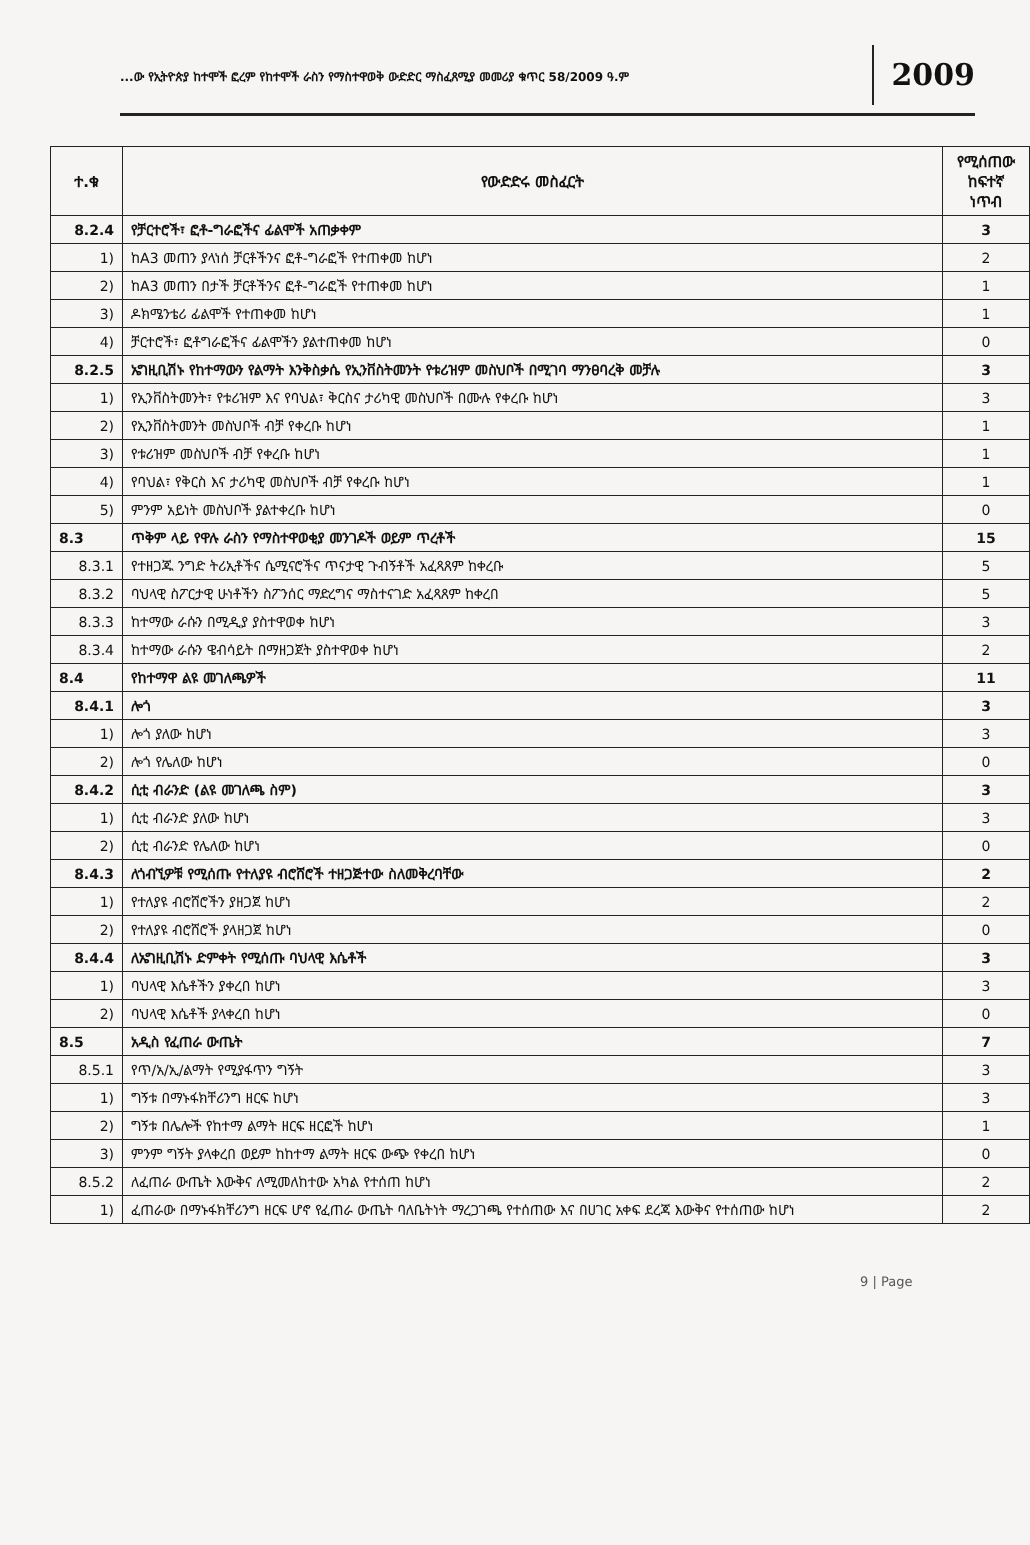...ው የኢትዮጵያ ከተሞች ፎረም የከተሞች ራስን የማስተዋወቅ ውድድር ማስፈጸሚያ መመሪያ ቁጥር 58/2009 ዓ.ም
2009
| ተ.ቁ | የውድድሩ መስፈርት | የሚሰጠው ከፍተኛ ነጥብ |
| --- | --- | --- |
| 8.2.4 | የቻርተሮች፣ ፎቶ-ግራፎችና ፊልሞች አጠቃቀም | 3 |
| 1) | ከA3 መጠን ያላነሰ ቻርቶችንና ፎቶ-ግራፎች የተጠቀመ ከሆነ | 2 |
| 2) | ከA3 መጠን በታች ቻርቶችንና ፎቶ-ግራፎች የተጠቀመ ከሆነ | 1 |
| 3) | ዶክሜንቴሪ ፊልሞች የተጠቀመ ከሆነ | 1 |
| 4) | ቻርተሮች፣ ፎቶግራፎችና ፊልሞችን ያልተጠቀመ ከሆነ | 0 |
| 8.2.5 | ኤግዚቢሽኑ የከተማውን የልማት እንቅስቃሴ የኢንቨስትመንት የቱሪዝም መስህቦች በሚገባ ማንፀባረቅ መቻሉ | 3 |
| 1) | የኢንቨስትመንት፣ የቱሪዝም እና የባህል፣ ቅርስና ታሪካዊ መስህቦች በሙሉ የቀረቡ ከሆነ | 3 |
| 2) | የኢንቨስትመንት መስህቦች ብቻ የቀረቡ ከሆነ | 1 |
| 3) | የቱሪዝም መስህቦች ብቻ የቀረቡ ከሆነ | 1 |
| 4) | የባህል፣ የቅርስ እና ታሪካዊ መስህቦች ብቻ የቀረቡ ከሆነ | 1 |
| 5) | ምንም አይነት መስህቦች ያልተቀረቡ ከሆነ | 0 |
| 8.3 | ጥቅም ላይ የዋሉ ራስን የማስተዋወቂያ መንገዶች ወይም ጥረቶች | 15 |
| 8.3.1 | የተዘጋጁ ንግድ ትሪኢቶችና ሴሚናሮችና ጥናታዊ ጉብኝቶች አፈጻጸም ከቀረቡ | 5 |
| 8.3.2 | ባህላዊ ስፖርታዊ ሁነቶችን ስፖንሰር ማድረግና ማስተናገድ አፈጻጸም ከቀረበ | 5 |
| 8.3.3 | ከተማው ራሱን በሚዲያ ያስተዋወቀ ከሆነ | 3 |
| 8.3.4 | ከተማው ራሱን ዌብሳይት በማዘጋጀት ያስተዋወቀ ከሆነ | 2 |
| 8.4 | የከተማዋ ልዩ መገለጫዎች | 11 |
| 8.4.1 | ሎጎ | 3 |
| 1) | ሎጎ ያለው ከሆነ | 3 |
| 2) | ሎጎ የሌለው ከሆነ | 0 |
| 8.4.2 | ሲቲ ብራንድ (ልዩ መገለጫ ስም) | 3 |
| 1) | ሲቲ ብራንድ ያለው ከሆነ | 3 |
| 2) | ሲቲ ብራንድ የሌለው ከሆነ | 0 |
| 8.4.3 | ለጎብኚዎቹ የሚሰጡ የተለያዩ ብሮሸሮች ተዘጋጅተው ስለመቅረባቸው | 2 |
| 1) | የተለያዩ ብሮሸሮችን ያዘጋጀ ከሆነ | 2 |
| 2) | የተለያዩ ብሮሸሮች ያላዘጋጀ ከሆነ | 0 |
| 8.4.4 | ለኤግዚቢሽኑ ድምቀት የሚሰጡ ባህላዊ እሴቶች | 3 |
| 1) | ባህላዊ እሴቶችን ያቀረበ ከሆነ | 3 |
| 2) | ባህላዊ እሴቶች ያላቀረበ ከሆነ | 0 |
| 8.5 | አዲስ የፈጠራ ውጤት | 7 |
| 8.5.1 | የጥ/አ/ኢ/ልማት የሚያፋጥን ግኝት | 3 |
| 1) | ግኝቱ በማኑፋክቸሪንግ ዘርፍ ከሆነ | 3 |
| 2) | ግኝቱ በሌሎች የከተማ ልማት ዘርፍ ዘርፎች ከሆነ | 1 |
| 3) | ምንም ግኝት ያላቀረበ ወይም ከከተማ ልማት ዘርፍ ውጭ የቀረበ ከሆነ | 0 |
| 8.5.2 | ለፈጠራ ውጤት እውቅና ለሚመለከተው አካል የተሰጠ ከሆነ | 2 |
| 1) | ፈጠራው በማኑፋክቸሪንግ ዘርፍ ሆኖ የፈጠራ ውጤት ባለቤትነት ማረጋገጫ የተሰጠው እና በሀገር አቀፍ ደረጃ እውቅና የተሰጠው ከሆነ | 2 |
9 | Page